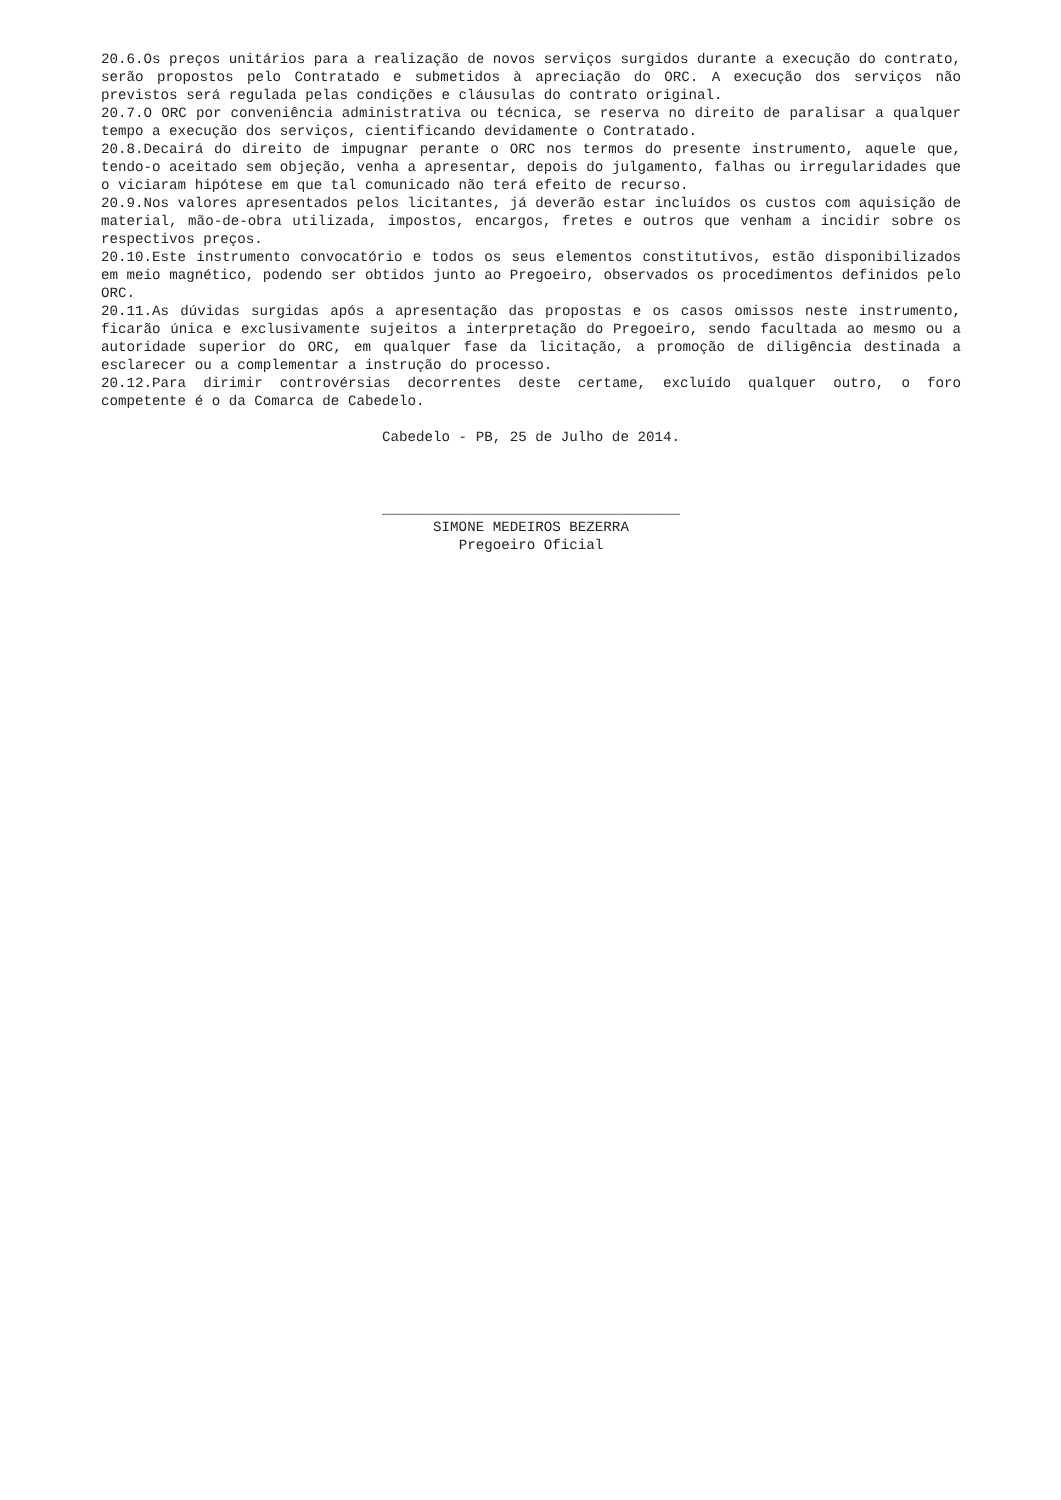20.6.Os preços unitários para a realização de novos serviços surgidos durante a execução do contrato, serão propostos pelo Contratado e submetidos à apreciação do ORC. A execução dos serviços não previstos será regulada pelas condições e cláusulas do contrato original.
20.7.O ORC por conveniência administrativa ou técnica, se reserva no direito de paralisar a qualquer tempo a execução dos serviços, cientificando devidamente o Contratado.
20.8.Decairá do direito de impugnar perante o ORC nos termos do presente instrumento, aquele que, tendo-o aceitado sem objeção, venha a apresentar, depois do julgamento, falhas ou irregularidades que o viciaram hipótese em que tal comunicado não terá efeito de recurso.
20.9.Nos valores apresentados pelos licitantes, já deverão estar incluídos os custos com aquisição de material, mão-de-obra utilizada, impostos, encargos, fretes e outros que venham a incidir sobre os respectivos preços.
20.10.Este instrumento convocatório e todos os seus elementos constitutivos, estão disponibilizados em meio magnético, podendo ser obtidos junto ao Pregoeiro, observados os procedimentos definidos pelo ORC.
20.11.As dúvidas surgidas após a apresentação das propostas e os casos omissos neste instrumento, ficarão única e exclusivamente sujeitos a interpretação do Pregoeiro, sendo facultada ao mesmo ou a autoridade superior do ORC, em qualquer fase da licitação, a promoção de diligência destinada a esclarecer ou a complementar a instrução do processo.
20.12.Para dirimir controvérsias decorrentes deste certame, excluído qualquer outro, o foro competente é o da Comarca de Cabedelo.
Cabedelo - PB, 25 de Julho de 2014.
___________________________________
SIMONE MEDEIROS BEZERRA
Pregoeiro Oficial